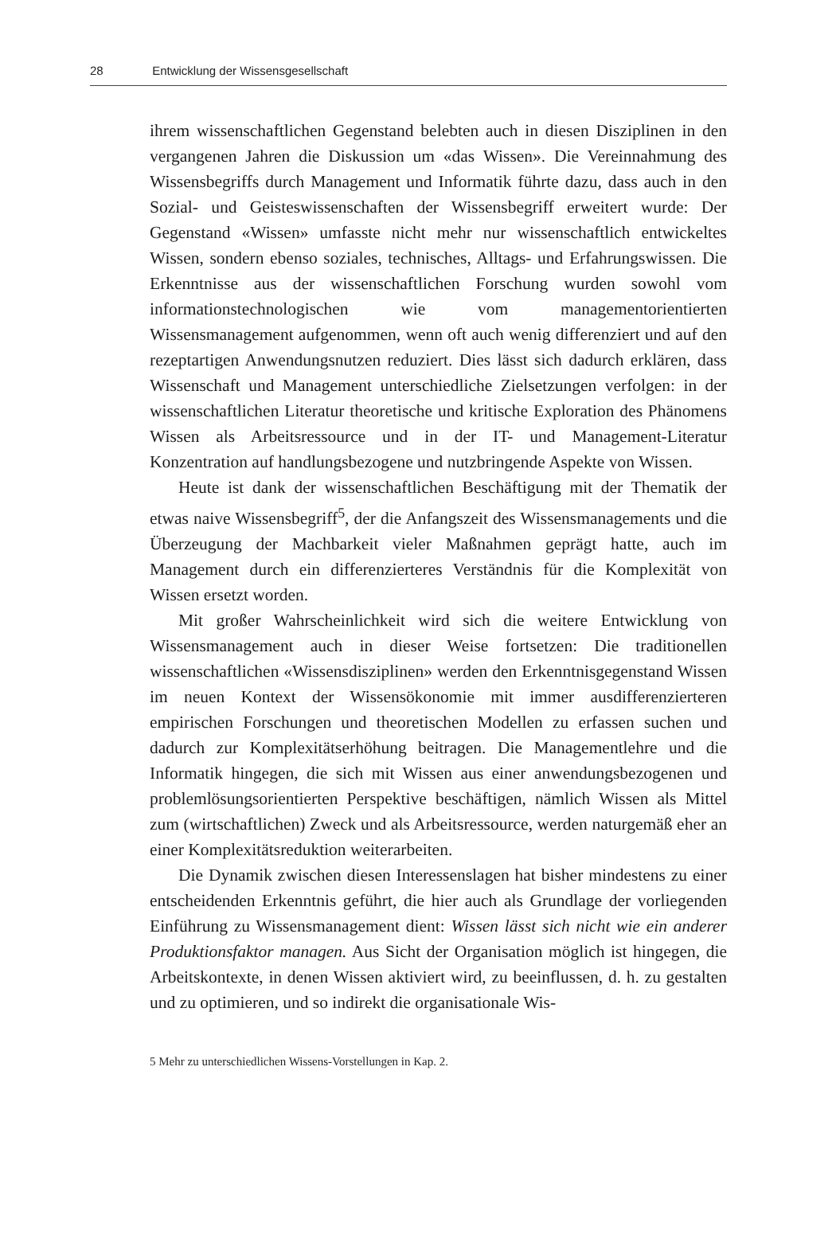28 Entwicklung der Wissensgesellschaft
ihrem wissenschaftlichen Gegenstand belebten auch in diesen Disziplinen in den vergangenen Jahren die Diskussion um «das Wissen». Die Vereinnahmung des Wissensbegriffs durch Management und Informatik führte dazu, dass auch in den Sozial- und Geisteswissenschaften der Wissensbegriff erweitert wurde: Der Gegenstand «Wissen» umfasste nicht mehr nur wissenschaftlich entwickeltes Wissen, sondern ebenso soziales, technisches, Alltags- und Erfahrungswissen. Die Erkenntnisse aus der wissenschaftlichen Forschung wurden sowohl vom informationstechnologischen wie vom managementorientierten Wissensmanagement aufgenommen, wenn oft auch wenig differenziert und auf den rezeptartigen Anwendungsnutzen reduziert. Dies lässt sich dadurch erklären, dass Wissenschaft und Management unterschiedliche Zielsetzungen verfolgen: in der wissenschaftlichen Literatur theoretische und kritische Exploration des Phänomens Wissen als Arbeitsressource und in der IT- und Management-Literatur Konzentration auf handlungsbezogene und nutzbringende Aspekte von Wissen.
Heute ist dank der wissenschaftlichen Beschäftigung mit der Thematik der etwas naive Wissensbegriff<sup>5</sup>, der die Anfangszeit des Wissensmanagements und die Überzeugung der Machbarkeit vieler Maßnahmen geprägt hatte, auch im Management durch ein differenzierteres Verständnis für die Komplexität von Wissen ersetzt worden.
Mit großer Wahrscheinlichkeit wird sich die weitere Entwicklung von Wissensmanagement auch in dieser Weise fortsetzen: Die traditionellen wissenschaftlichen «Wissensdisziplinen» werden den Erkenntnisgegenstand Wissen im neuen Kontext der Wissensökonomie mit immer ausdifferenzierteren empirischen Forschungen und theoretischen Modellen zu erfassen suchen und dadurch zur Komplexitätserhöhung beitragen. Die Managementlehre und die Informatik hingegen, die sich mit Wissen aus einer anwendungsbezogenen und problemlösungsorientierten Perspektive beschäftigen, nämlich Wissen als Mittel zum (wirtschaftlichen) Zweck und als Arbeitsressource, werden naturgemäß eher an einer Komplexitätsreduktion weiterarbeiten.
Die Dynamik zwischen diesen Interessenslagen hat bisher mindestens zu einer entscheidenden Erkenntnis geführt, die hier auch als Grundlage der vorliegenden Einführung zu Wissensmanagement dient: Wissen lässt sich nicht wie ein anderer Produktionsfaktor managen. Aus Sicht der Organisation möglich ist hingegen, die Arbeitskontexte, in denen Wissen aktiviert wird, zu beeinflussen, d. h. zu gestalten und zu optimieren, und so indirekt die organisationale Wis-
5 Mehr zu unterschiedlichen Wissens-Vorstellungen in Kap. 2.